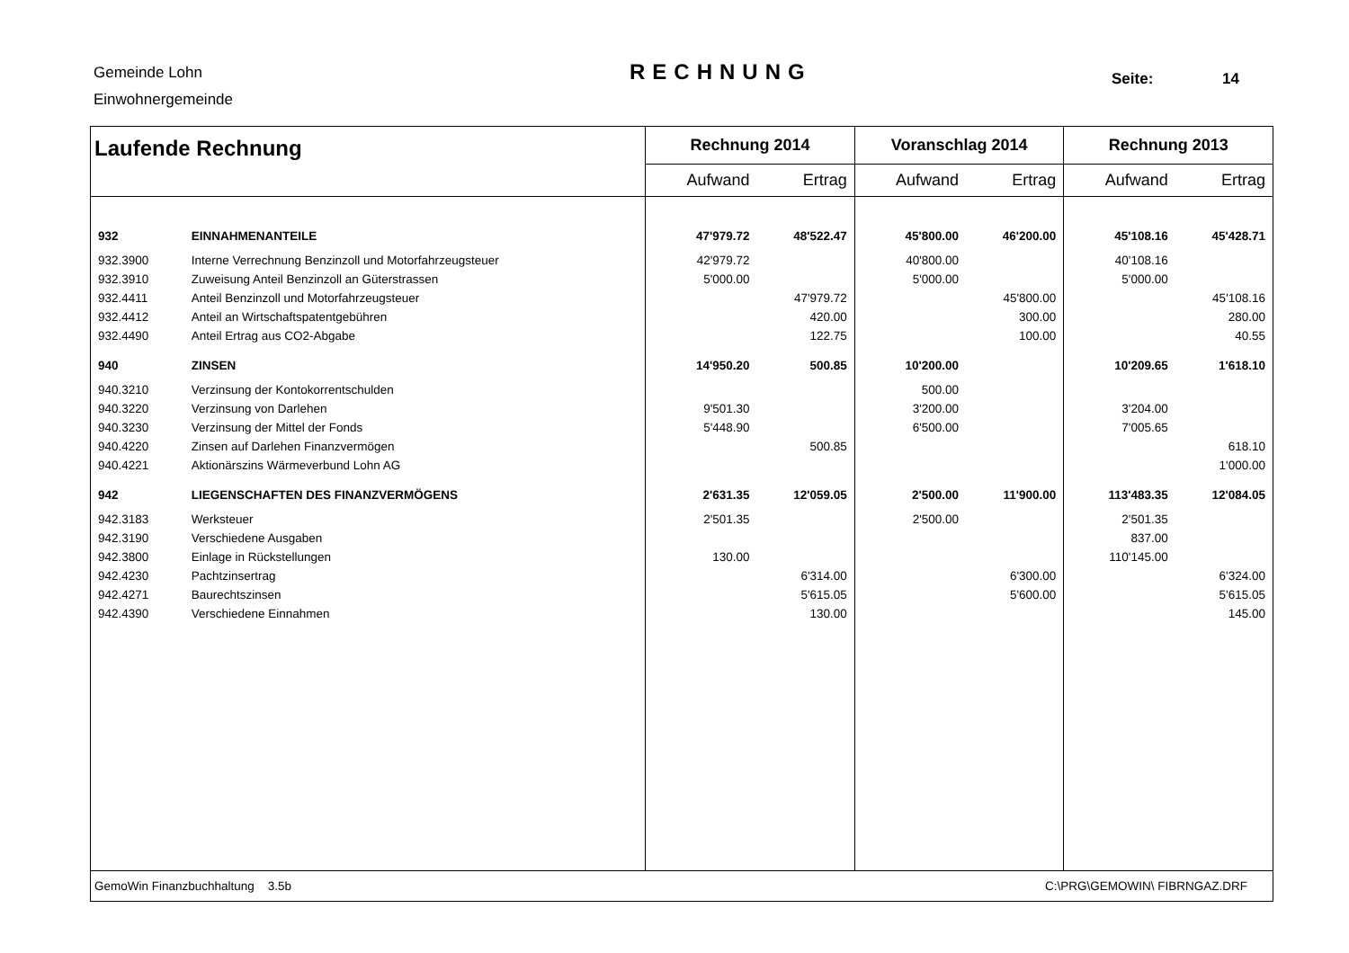Gemeinde Lohn
Einwohnergemeinde
RECHNUNG Seite: 14
| Laufende Rechnung | | Rechnung 2014 | | Voranschlag 2014 | | Rechnung 2013 | |
| --- | --- | --- | --- | --- | --- | --- | --- |
| | | Aufwand | Ertrag | Aufwand | Ertrag | Aufwand | Ertrag |
| 932 | EINNAHMENANTEILE | 47'979.72 | 48'522.47 | 45'800.00 | 46'200.00 | 45'108.16 | 45'428.71 |
| 932.3900 | Interne Verrechnung Benzinzoll und Motorfahrzeugsteuer | 42'979.72 | | 40'800.00 | | 40'108.16 | |
| 932.3910 | Zuweisung Anteil Benzinzoll an Güterstrassen | 5'000.00 | | 5'000.00 | | 5'000.00 | |
| 932.4411 | Anteil Benzinzoll und Motorfahrzeugsteuer | | 47'979.72 | | 45'800.00 | | 45'108.16 |
| 932.4412 | Anteil an Wirtschaftspatentgebühren | | 420.00 | | 300.00 | | 280.00 |
| 932.4490 | Anteil Ertrag aus CO2-Abgabe | | 122.75 | | 100.00 | | 40.55 |
| 940 | ZINSEN | 14'950.20 | 500.85 | 10'200.00 | | 10'209.65 | 1'618.10 |
| 940.3210 | Verzinsung der Kontokorrentschulden | | | 500.00 | | | |
| 940.3220 | Verzinsung von Darlehen | 9'501.30 | | 3'200.00 | | 3'204.00 | |
| 940.3230 | Verzinsung der Mittel der Fonds | 5'448.90 | | 6'500.00 | | 7'005.65 | |
| 940.4220 | Zinsen auf Darlehen Finanzvermögen | | 500.85 | | | | 618.10 |
| 940.4221 | Aktionärszins Wärmeverbund Lohn AG | | | | | | 1'000.00 |
| 942 | LIEGENSCHAFTEN DES FINANZVERMÖGENS | 2'631.35 | 12'059.05 | 2'500.00 | 11'900.00 | 113'483.35 | 12'084.05 |
| 942.3183 | Werksteuer | 2'501.35 | | 2'500.00 | | 2'501.35 | |
| 942.3190 | Verschiedene Ausgaben | | | | | 837.00 | |
| 942.3800 | Einlage in Rückstellungen | 130.00 | | | | 110'145.00 | |
| 942.4230 | Pachtzinsertrag | | 6'314.00 | | 6'300.00 | | 6'324.00 |
| 942.4271 | Baurechtszinsen | | 5'615.05 | | 5'600.00 | | 5'615.05 |
| 942.4390 | Verschiedene Einnahmen | | 130.00 | | | | 145.00 |
| GemoWin Finanzbuchhaltung 3.5b | | | | C:\PRG\GEMOWIN\ FIBRNGAZ.DRF | | | |